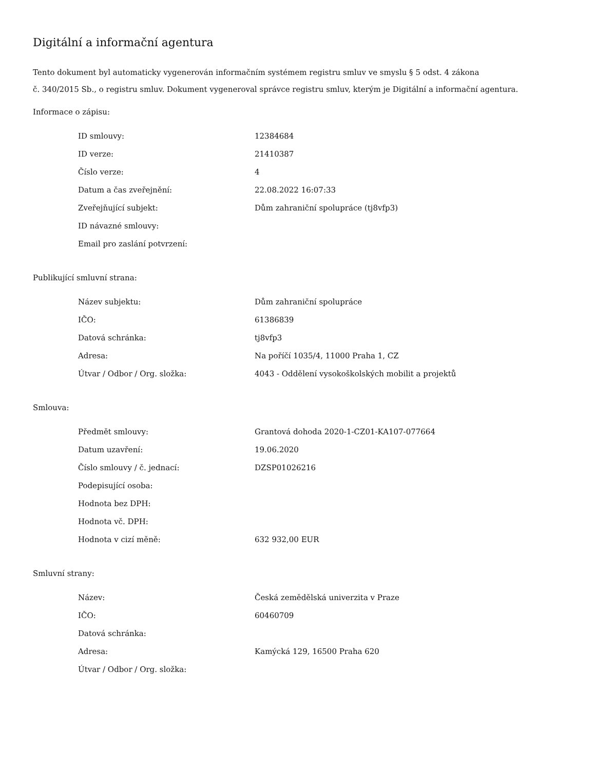Digitální a informační agentura
Tento dokument byl automaticky vygenerován informačním systémem registru smluv ve smyslu § 5 odst. 4 zákona
č. 340/2015 Sb., o registru smluv. Dokument vygeneroval správce registru smluv, kterým je Digitální a informační agentura.
Informace o zápisu:
| ID smlouvy: | 12384684 |
| ID verze: | 21410387 |
| Číslo verze: | 4 |
| Datum a čas zveřejnění: | 22.08.2022 16:07:33 |
| Zveřejňující subjekt: | Dům zahraniční spolupráce (tj8vfp3) |
| ID návazné smlouvy: | |
| Email pro zaslání potvrzení: | |
Publikující smluvní strana:
| Název subjektu: | Dům zahraniční spolupráce |
| IČO: | 61386839 |
| Datová schránka: | tj8vfp3 |
| Adresa: | Na poříčí 1035/4, 11000 Praha 1, CZ |
| Útvar / Odbor / Org. složka: | 4043 - Oddělení vysokoškolských mobilit a projektů |
Smlouva:
| Předmět smlouvy: | Grantová dohoda 2020-1-CZ01-KA107-077664 |
| Datum uzavření: | 19.06.2020 |
| Číslo smlouvy / č. jednací: | DZSP01026216 |
| Podepisující osoba: | |
| Hodnota bez DPH: | |
| Hodnota vč. DPH: | |
| Hodnota v cizí měně: | 632 932,00 EUR |
Smluvní strany:
| Název: | Česká zemědělská univerzita v Praze |
| IČO: | 60460709 |
| Datová schránka: | |
| Adresa: | Kamýcká 129, 16500 Praha 620 |
| Útvar / Odbor / Org. složka: | |